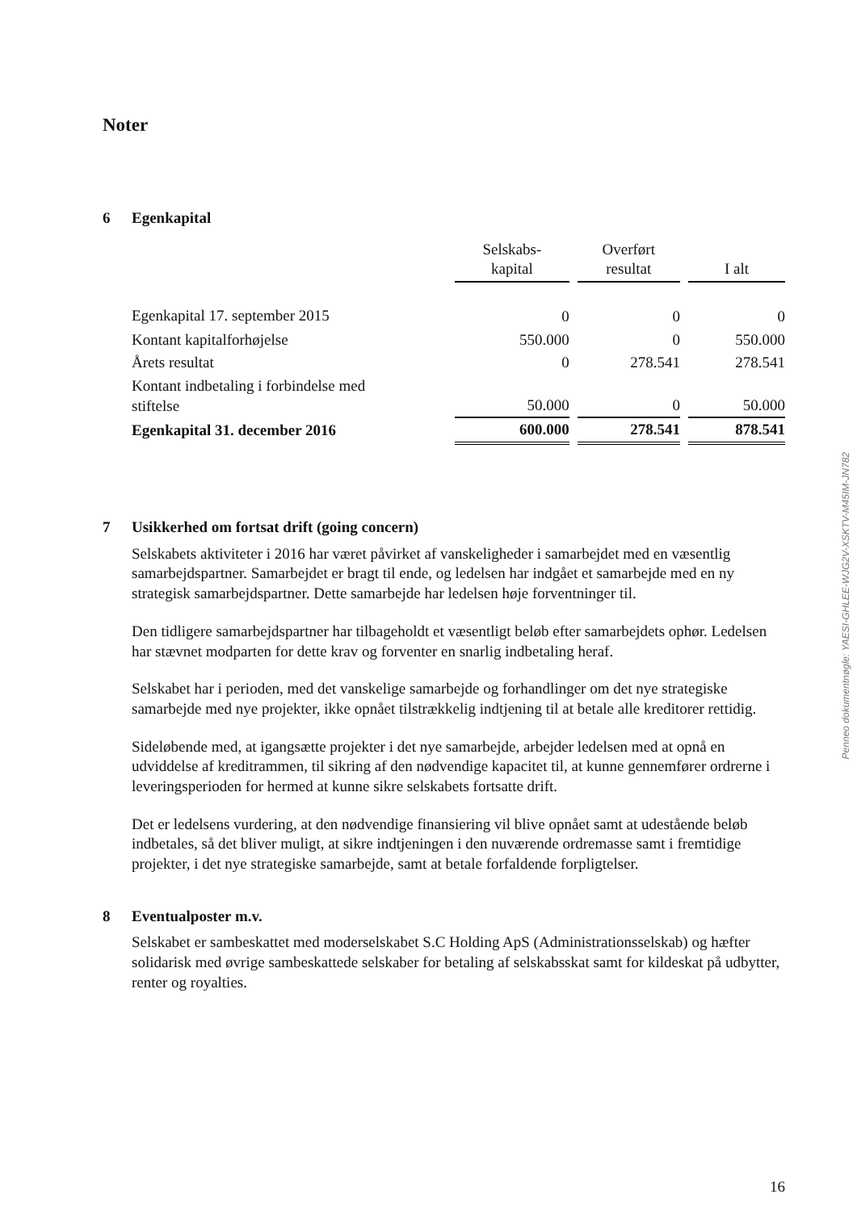Noter
6 Egenkapital
| | Selskabs- kapital | | Overført resultat | | I alt |
| --- | --- | --- | --- | --- | --- |
| Egenkapital 17. september 2015 | 0 | | 0 | | 0 |
| Kontant kapitalforhøjelse | 550.000 | | 0 | | 550.000 |
| Årets resultat | 0 | | 278.541 | | 278.541 |
| Kontant indbetaling i forbindelse med stiftelse | 50.000 | | 0 | | 50.000 |
| Egenkapital 31. december 2016 | 600.000 | | 278.541 | | 878.541 |
7 Usikkerhed om fortsat drift (going concern)
Selskabets aktiviteter i 2016 har været påvirket af vanskeligheder i samarbejdet med en væsentlig samarbejdspartner. Samarbejdet er bragt til ende, og ledelsen har indgået et samarbejde med en ny strategisk samarbejdspartner. Dette samarbejde har ledelsen høje forventninger til.
Den tidligere samarbejdspartner har tilbageholdt et væsentligt beløb efter samarbejdets ophør. Ledelsen har stævnet modparten for dette krav og forventer en snarlig indbetaling heraf.
Selskabet har i perioden, med det vanskelige samarbejde og forhandlinger om det nye strategiske samarbejde med nye projekter, ikke opnået tilstrækkelig indtjening til at betale alle kreditorer rettidig.
Sideløbende med, at igangsætte projekter i det nye samarbejde, arbejder ledelsen med at opnå en udviddelse af kreditrammen, til sikring af den nødvendige kapacitet til, at kunne gennemfører ordrerne i leveringsperioden for hermed at kunne sikre selskabets fortsatte drift.
Det er ledelsens vurdering, at den nødvendige finansiering vil blive opnået samt at udestående beløb indbetales, så det bliver muligt, at sikre indtjeningen i den nuværende ordremasse samt i fremtidige projekter, i det nye strategiske samarbejde, samt at betale forfaldende forpligtelser.
8 Eventualposter m.v.
Selskabet er sambeskattet med moderselskabet S.C Holding ApS (Administrationsselskab) og hæfter solidarisk med øvrige sambeskattede selskaber for betaling af selskabsskat samt for kildeskat på udbytter, renter og royalties.
Penneo dokumentnøgle: YAESI-GHLEE-WJG2V-XSKTV-M45IM-JN782
16